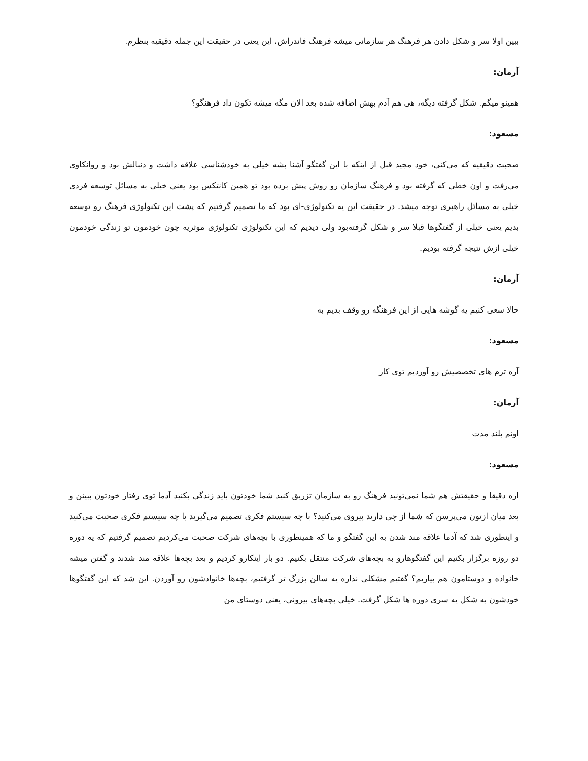ببین اولا سر و شکل دادن هر فرهنگ هر سازمانی میشه فرهنگ فاندراش، این یعنی در حقیقت این جمله دقیقیه بنظرم.
آرمان:
همینو میگم. شکل گرفته دیگه، هی هم آدم بهش اضافه شده بعد الان مگه میشه تکون داد فرهنگو؟
مسعود:
صحبت دقیقیه که می‌کنی، خود مجید قبل از اینکه با این گفتگو آشنا بشه خیلی به خودشناسی علاقه داشت و دنبالش بود و روانکاوی می‌رفت و اون خطی که گرفته بود و فرهنگ سازمان رو روش پیش برده بود تو همین کانتکس بود یعنی خیلی به مسائل توسعه فردی خیلی به مسائل راهبری توجه میشد. در حقیقت این یه تکنولوژی-ای بود که ما تصمیم گرفتیم که پشت این تکنولوژی فرهنگ رو توسعه بدیم یعنی خیلی از گفتگوها قبلا سر و شکل گرفته‌بود ولی دیدیم که این تکنولوژی تکنولوژی موثریه چون خودمون تو زندگی خودمون خیلی ازش نتیجه گرفته بودیم.
آرمان:
حالا سعی کنیم یه گوشه هایی از این فرهنگه رو وقف بدیم به
مسعود:
آره ترم های تخصصیش رو آوردیم توی کار
آرمان:
اونم بلند مدت
مسعود:
اره دقیقا و حقیقتش هم شما نمی‌تونید فرهنگ رو به سازمان تزریق کنید شما خودتون باید زندگی بکنید آدما توی رفتار خودتون ببینن و بعد میان ازتون می‌پرسن که شما از چی دارید پیروی می‌کنید؟ با چه سیستم فکری تصمیم می‌گیرید با چه سیستم فکری صحبت می‌کنید و اینطوری شد که آدما علاقه مند شدن به این گفتگو و ما که همینطوری با بچه‌های شرکت صحبت می‌کردیم تصمیم گرفتیم که یه دوره دو روزه برگزار بکنیم این گفتگوهارو به بچه‌های شرکت منتقل بکنیم. دو بار اینکارو کردیم و بعد بچه‌ها علاقه مند شدند و گفتن میشه خانواده و دوستامون هم بیاریم؟ گفتیم مشکلی نداره یه سالن بزرگ تر گرفتیم، بچه‌ها خانوادشون رو آوردن. این شد که این گفتگوها خودشون به شکل یه سری دوره ها شکل گرفت. خیلی بچه‌های بیرونی، یعنی دوستای من